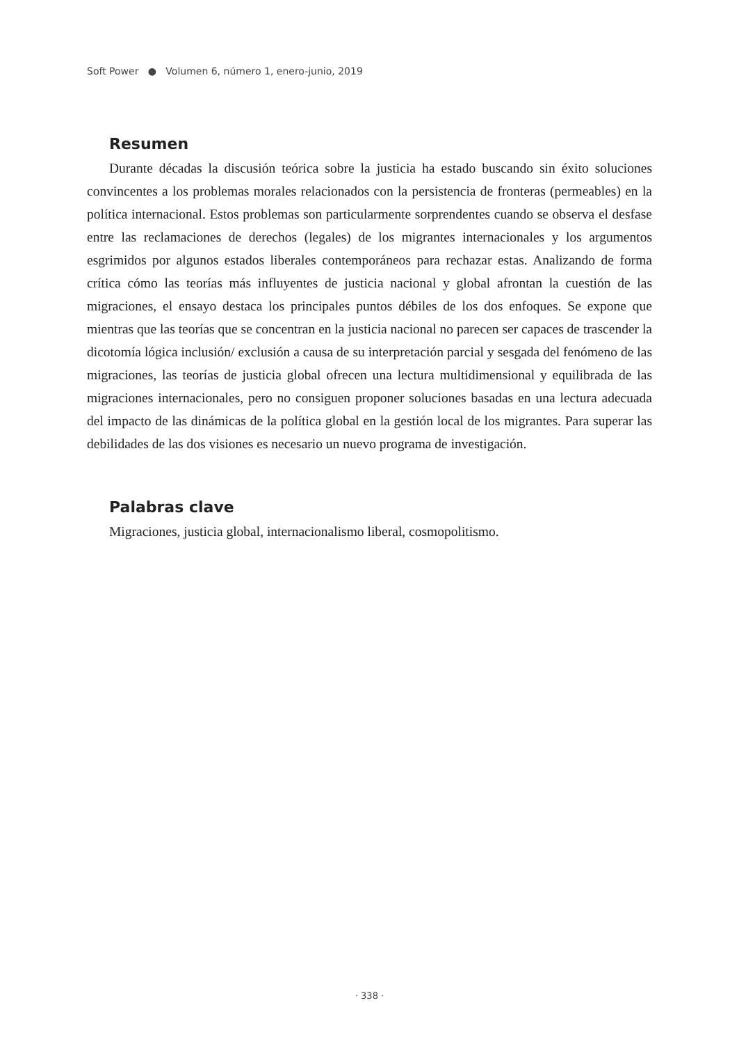Soft Power ● Volumen 6, número 1, enero-junio, 2019
Resumen
Durante décadas la discusión teórica sobre la justicia ha estado buscando sin éxito soluciones convincentes a los problemas morales relacionados con la persistencia de fronteras (permeables) en la política internacional. Estos problemas son particularmente sorprendentes cuando se observa el desfase entre las reclamaciones de derechos (legales) de los migrantes internacionales y los argumentos esgrimidos por algunos estados liberales contemporáneos para rechazar estas. Analizando de forma crítica cómo las teorías más influyentes de justicia nacional y global afrontan la cuestión de las migraciones, el ensayo destaca los principales puntos débiles de los dos enfoques. Se expone que mientras que las teorías que se concentran en la justicia nacional no parecen ser capaces de trascender la dicotomía lógica inclusión/ exclusión a causa de su interpretación parcial y sesgada del fenómeno de las migraciones, las teorías de justicia global ofrecen una lectura multidimensional y equilibrada de las migraciones internacionales, pero no consiguen proponer soluciones basadas en una lectura adecuada del impacto de las dinámicas de la política global en la gestión local de los migrantes. Para superar las debilidades de las dos visiones es necesario un nuevo programa de investigación.
Palabras clave
Migraciones, justicia global, internacionalismo liberal, cosmopolitismo.
· 338 ·